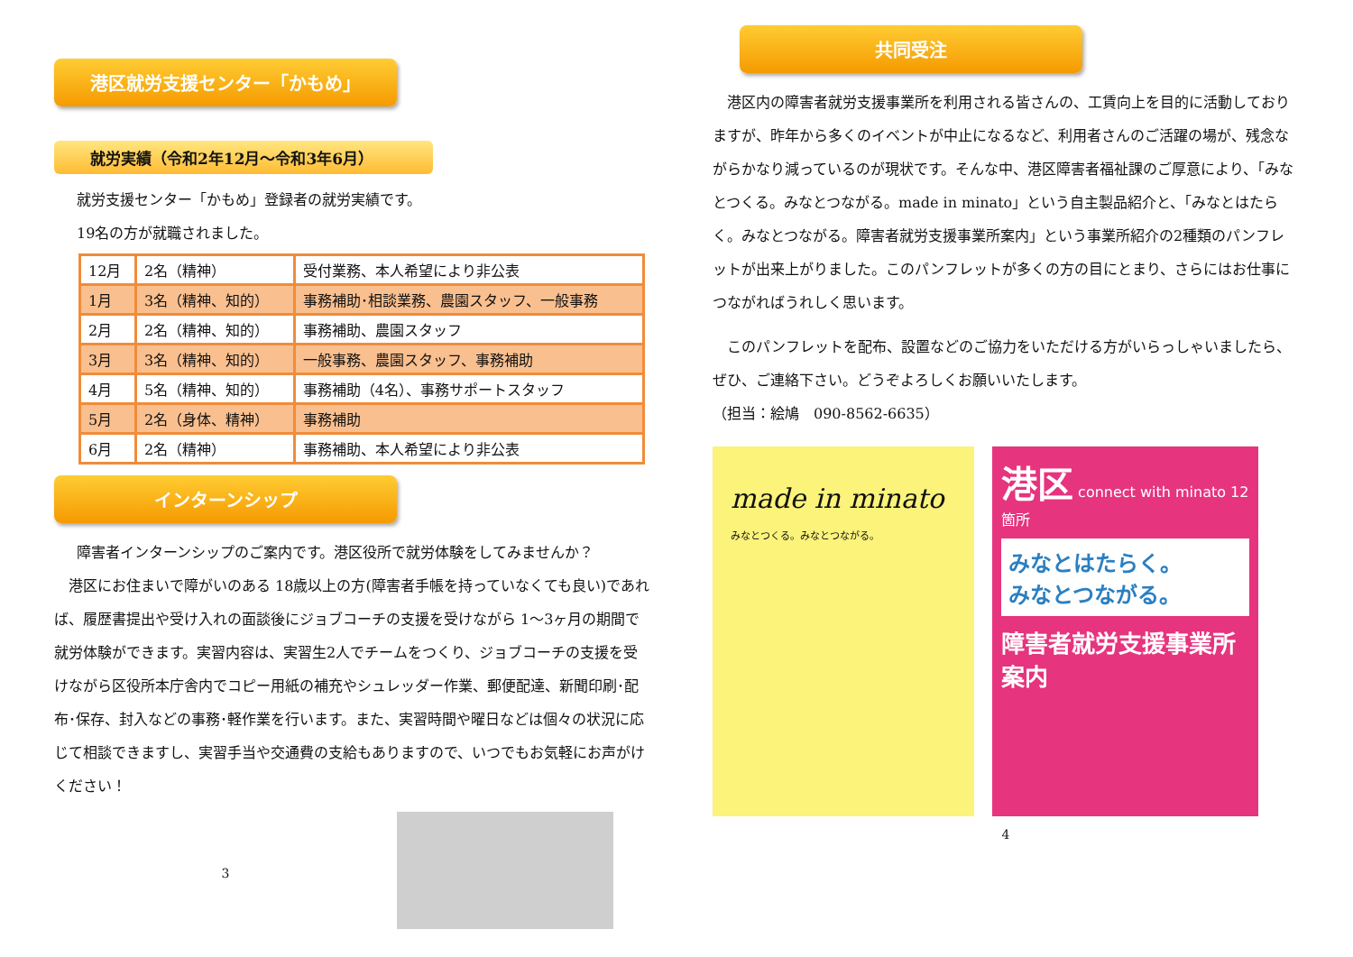港区就労支援センター「かもめ」
就労実績（令和2年12月～令和3年6月）
就労支援センター「かもめ」登録者の就労実績です。
19名の方が就職されました。
| 12月 | 2名（精神） | 受付業務、本人希望により非公表 |
| 1月 | 3名（精神、知的） | 事務補助･相談業務、農園スタッフ、一般事務 |
| 2月 | 2名（精神、知的） | 事務補助、農園スタッフ |
| 3月 | 3名（精神、知的） | 一般事務、農園スタッフ、事務補助 |
| 4月 | 5名（精神、知的） | 事務補助（4名）、事務サポートスタッフ |
| 5月 | 2名（身体、精神） | 事務補助 |
| 6月 | 2名（精神） | 事務補助、本人希望により非公表 |
インターンシップ
障害者インターンシップのご案内です。港区役所で就労体験をしてみませんか？
　港区にお住まいで障がいのある 18歳以上の方(障害者手帳を持っていなくても良い)であれば、履歴書提出や受け入れの面談後にジョブコーチの支援を受けながら 1～3ヶ月の期間で就労体験ができます。実習内容は、実習生2人でチームをつくり、ジョブコーチの支援を受けながら区役所本庁舎内でコピー用紙の補充やシュレッダー作業、郵便配達、新聞印刷･配布･保存、封入などの事務･軽作業を行います。また、実習時間や曜日などは個々の状況に応じて相談できますし、実習手当や交通費の支給もありますので、いつでもお気軽にお声がけください！
3
共同受注
　港区内の障害者就労支援事業所を利用される皆さんの、工賃向上を目的に活動しておりますが、昨年から多くのイベントが中止になるなど、利用者さんのご活躍の場が、残念ながらかなり減っているのが現状です。そんな中、港区障害者福祉課のご厚意により、「みなとつくる。みなとつながる。made in minato」という自主製品紹介と、「みなとはたらく。みなとつながる。障害者就労支援事業所案内」という事業所紹介の2種類のパンフレットが出来上がりました。このパンフレットが多くの方の目にとまり、さらにはお仕事につながればうれしく思います。
　このパンフレットを配布、設置などのご協力をいただける方がいらっしゃいましたら、ぜひ、ご連絡下さい。どうぞよろしくお願いいたします。
（担当：絵鳩　090-8562-6635）
made in minato
みなとつくる。みなとつながる。
港区 connect with minato 12箇所
みなとはたらく。
みなとつながる。
障害者就労支援事業所案内
4